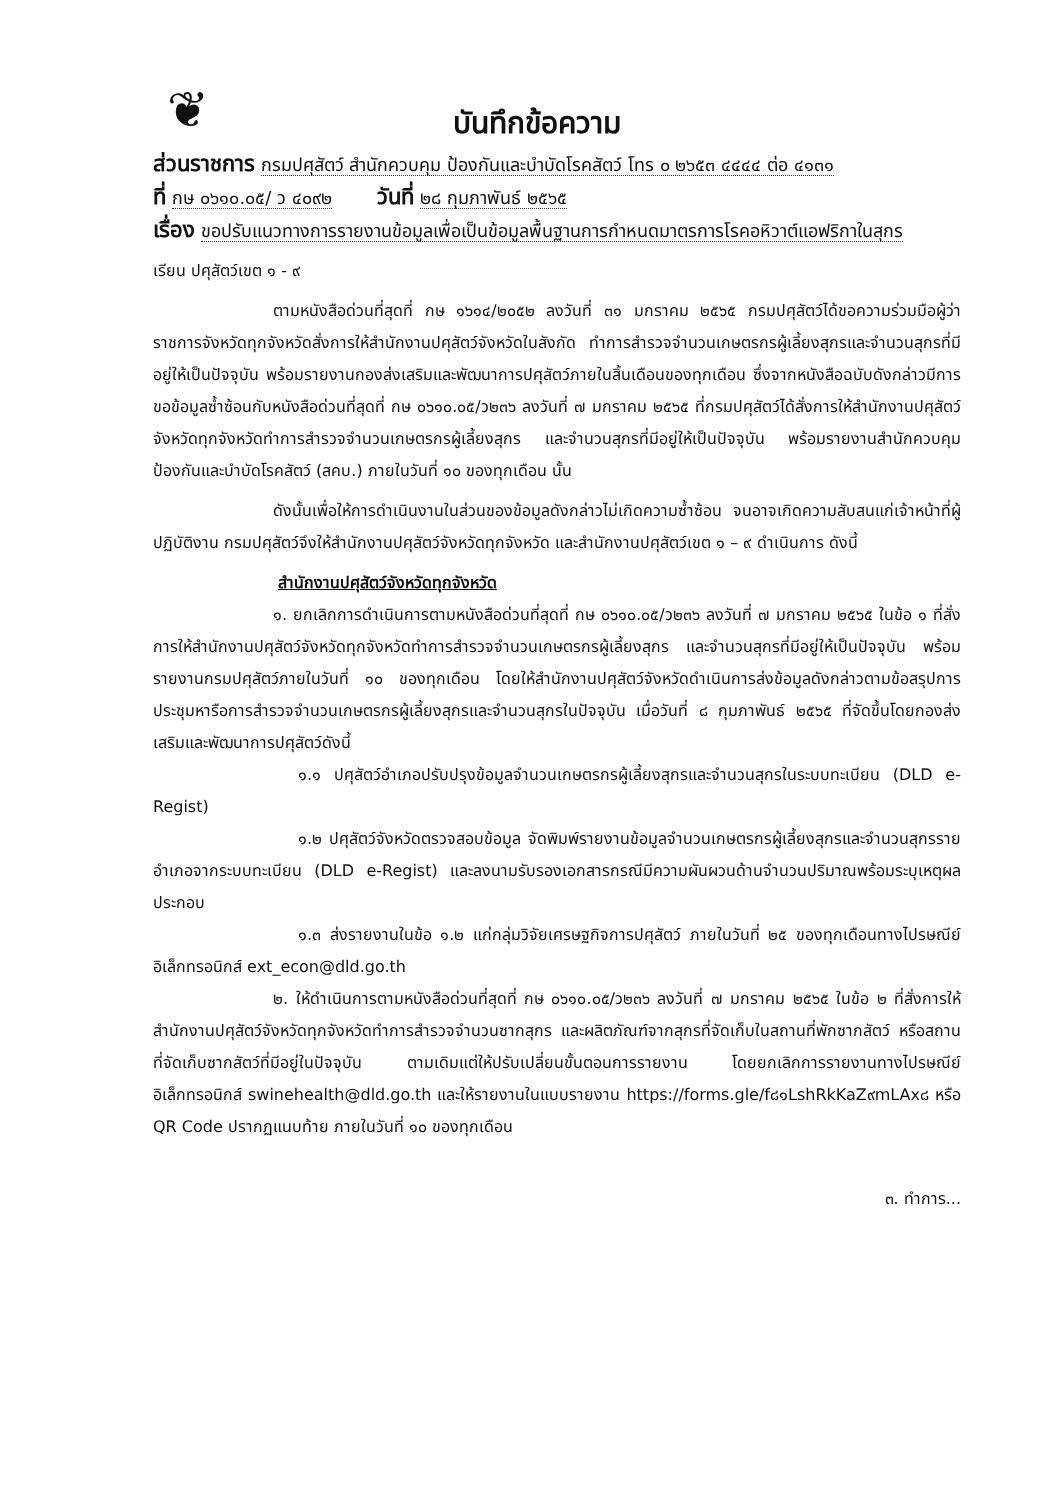❦
บันทึกข้อความ
ส่วนราชการ กรมปศุสัตว์ สำนักควบคุม ป้องกันและบำบัดโรคสัตว์ โทร ๐ ๒๖๕๓ ๔๔๔๔ ต่อ ๔๑๓๑
ที่ กษ ๐๖๑๐.๐๕/ ว ๔๐๙๒ วันที่ ๒๘ กุมภาพันธ์ ๒๕๖๕
เรื่อง ขอปรับแนวทางการรายงานข้อมูลเพื่อเป็นข้อมูลพื้นฐานการกำหนดมาตรการโรคอหิวาต์แอฟริกาในสุกร
เรียน ปศุสัตว์เขต ๑ - ๙
ตามหนังสือด่วนที่สุดที่ กษ ๑๖๑๔/๒๐๕๒ ลงวันที่ ๓๑ มกราคม ๒๕๖๕ กรมปศุสัตว์ได้ขอความร่วมมือผู้ว่าราชการจังหวัดทุกจังหวัดสั่งการให้สำนักงานปศุสัตว์จังหวัดในสังกัด ทำการสำรวจจำนวนเกษตรกรผู้เลี้ยงสุกรและจำนวนสุกรที่มีอยู่ให้เป็นปัจจุบัน พร้อมรายงานกองส่งเสริมและพัฒนาการปศุสัตว์ภายในสิ้นเดือนของทุกเดือน ซึ่งจากหนังสือฉบับดังกล่าวมีการขอข้อมูลซ้ำซ้อนกับหนังสือด่วนที่สุดที่ กษ ๐๖๑๐.๐๕/ว๒๓๖ ลงวันที่ ๗ มกราคม ๒๕๖๕ ที่กรมปศุสัตว์ได้สั่งการให้สำนักงานปศุสัตว์จังหวัดทุกจังหวัดทำการสำรวจจำนวนเกษตรกรผู้เลี้ยงสุกร และจำนวนสุกรที่มีอยู่ให้เป็นปัจจุบัน พร้อมรายงานสำนักควบคุม ป้องกันและบำบัดโรคสัตว์ (สคบ.) ภายในวันที่ ๑๐ ของทุกเดือน นั้น
ดังนั้นเพื่อให้การดำเนินงานในส่วนของข้อมูลดังกล่าวไม่เกิดความซ้ำซ้อน จนอาจเกิดความสับสนแก่เจ้าหน้าที่ผู้ปฏิบัติงาน กรมปศุสัตว์จึงให้สำนักงานปศุสัตว์จังหวัดทุกจังหวัด และสำนักงานปศุสัตว์เขต ๑ – ๙ ดำเนินการ ดังนี้
สำนักงานปศุสัตว์จังหวัดทุกจังหวัด
๑. ยกเลิกการดำเนินการตามหนังสือด่วนที่สุดที่ กษ ๐๖๑๐.๐๕/ว๒๓๖ ลงวันที่ ๗ มกราคม ๒๕๖๕ ในข้อ ๑ ที่สั่งการให้สำนักงานปศุสัตว์จังหวัดทุกจังหวัดทำการสำรวจจำนวนเกษตรกรผู้เลี้ยงสุกร และจำนวนสุกรที่มีอยู่ให้เป็นปัจจุบัน พร้อมรายงานกรมปศุสัตว์ภายในวันที่ ๑๐ ของทุกเดือน โดยให้สำนักงานปศุสัตว์จังหวัดดำเนินการส่งข้อมูลดังกล่าวตามข้อสรุปการประชุมหารือการสำรวจจำนวนเกษตรกรผู้เลี้ยงสุกรและจำนวนสุกรในปัจจุบัน เมื่อวันที่ ๘ กุมภาพันธ์ ๒๕๖๕ ที่จัดขึ้นโดยกองส่งเสริมและพัฒนาการปศุสัตว์ดังนี้
๑.๑ ปศุสัตว์อำเภอปรับปรุงข้อมูลจำนวนเกษตรกรผู้เลี้ยงสุกรและจำนวนสุกรในระบบทะเบียน (DLD e-Regist)
๑.๒ ปศุสัตว์จังหวัดตรวจสอบข้อมูล จัดพิมพ์รายงานข้อมูลจำนวนเกษตรกรผู้เลี้ยงสุกรและจำนวนสุกรรายอำเภอจากระบบทะเบียน (DLD e-Regist) และลงนามรับรองเอกสารกรณีมีความผันผวนด้านจำนวนปริมาณพร้อมระบุเหตุผลประกอบ
๑.๓ ส่งรายงานในข้อ ๑.๒ แก่กลุ่มวิจัยเศรษฐกิจการปศุสัตว์ ภายในวันที่ ๒๕ ของทุกเดือนทางไปรษณีย์อิเล็กทรอนิกส์ ext_econ@dld.go.th
๒. ให้ดำเนินการตามหนังสือด่วนที่สุดที่ กษ ๐๖๑๐.๐๕/ว๒๓๖ ลงวันที่ ๗ มกราคม ๒๕๖๕ ในข้อ ๒ ที่สั่งการให้สำนักงานปศุสัตว์จังหวัดทุกจังหวัดทำการสำรวจจำนวนซากสุกร และผลิตภัณฑ์จากสุกรที่จัดเก็บในสถานที่พักซากสัตว์ หรือสถานที่จัดเก็บซากสัตว์ที่มีอยู่ในปัจจุบัน ตามเดิมแต่ให้ปรับเปลี่ยนขั้นตอนการรายงาน โดยยกเลิกการรายงานทางไปรษณีย์อิเล็กทรอนิกส์ swinehealth@dld.go.th และให้รายงานในแบบรายงาน https://forms.gle/f๘๑LshRkKaZ๙mLAx๘ หรือ QR Code ปรากฏแนบท้าย ภายในวันที่ ๑๐ ของทุกเดือน
๓. ทำการ...